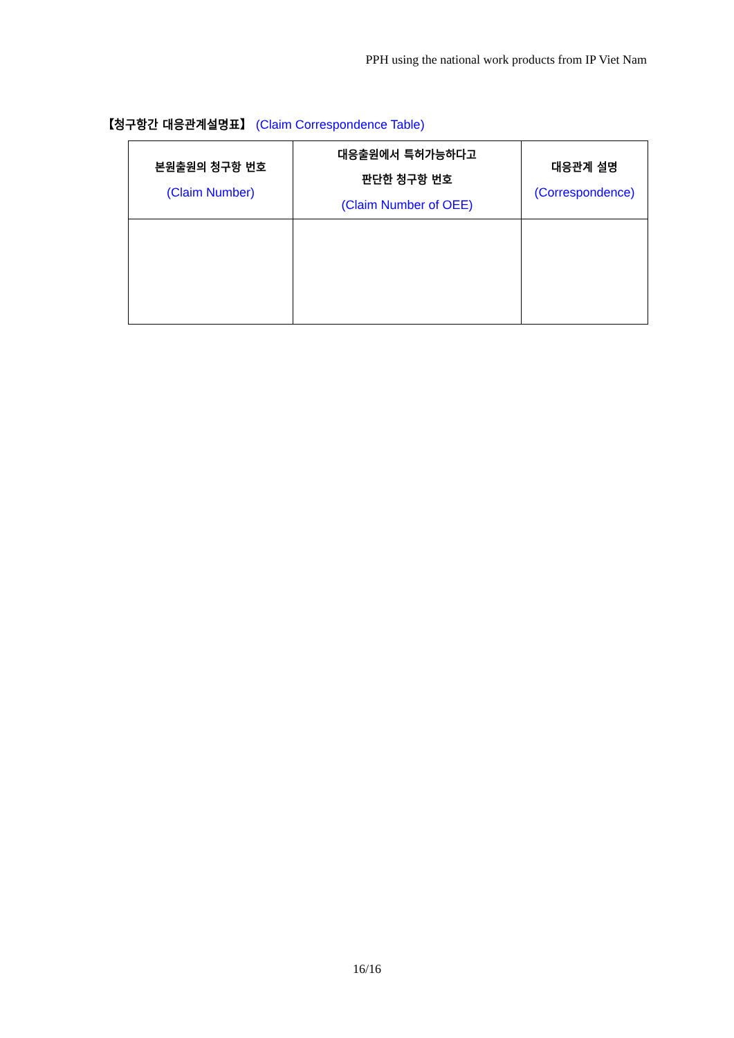PPH using the national work products from IP Viet Nam
【청구항간 대응관계설명표】 (Claim Correspondence Table)
| 본원출원의 청구항 번호 (Claim Number) | 대응출원에서 특허가능하다고 판단한 청구항 번호 (Claim Number of OEE) | 대응관계 설명 (Correspondence) |
| --- | --- | --- |
16/16